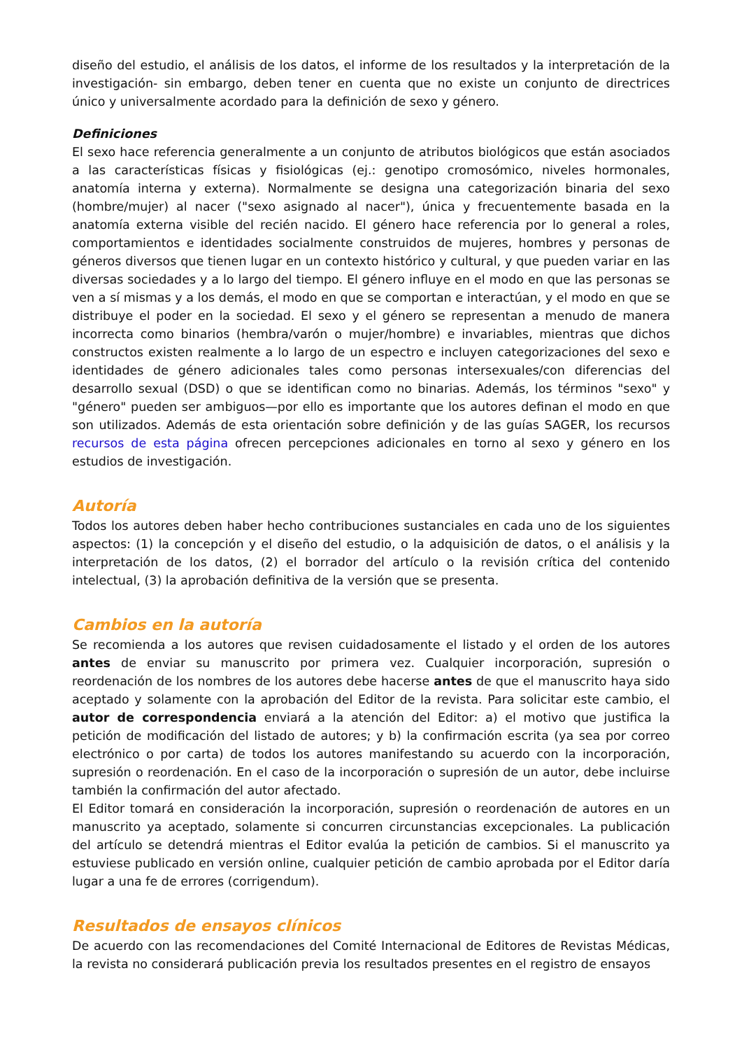diseño del estudio, el análisis de los datos, el informe de los resultados y la interpretación de la investigación- sin embargo, deben tener en cuenta que no existe un conjunto de directrices único y universalmente acordado para la definición de sexo y género.
Definiciones
El sexo hace referencia generalmente a un conjunto de atributos biológicos que están asociados a las características físicas y fisiológicas (ej.: genotipo cromosómico, niveles hormonales, anatomía interna y externa). Normalmente se designa una categorización binaria del sexo (hombre/mujer) al nacer ("sexo asignado al nacer"), única y frecuentemente basada en la anatomía externa visible del recién nacido. El género hace referencia por lo general a roles, comportamientos e identidades socialmente construidos de mujeres, hombres y personas de géneros diversos que tienen lugar en un contexto histórico y cultural, y que pueden variar en las diversas sociedades y a lo largo del tiempo. El género influye en el modo en que las personas se ven a sí mismas y a los demás, el modo en que se comportan e interactúan, y el modo en que se distribuye el poder en la sociedad. El sexo y el género se representan a menudo de manera incorrecta como binarios (hembra/varón o mujer/hombre) e invariables, mientras que dichos constructos existen realmente a lo largo de un espectro e incluyen categorizaciones del sexo e identidades de género adicionales tales como personas intersexuales/con diferencias del desarrollo sexual (DSD) o que se identifican como no binarias. Además, los términos "sexo" y "género" pueden ser ambiguos—por ello es importante que los autores definan el modo en que son utilizados. Además de esta orientación sobre definición y de las guías SAGER, los recursos recursos de esta página ofrecen percepciones adicionales en torno al sexo y género en los estudios de investigación.
Autoría
Todos los autores deben haber hecho contribuciones sustanciales en cada uno de los siguientes aspectos: (1) la concepción y el diseño del estudio, o la adquisición de datos, o el análisis y la interpretación de los datos, (2) el borrador del artículo o la revisión crítica del contenido intelectual, (3) la aprobación definitiva de la versión que se presenta.
Cambios en la autoría
Se recomienda a los autores que revisen cuidadosamente el listado y el orden de los autores antes de enviar su manuscrito por primera vez. Cualquier incorporación, supresión o reordenación de los nombres de los autores debe hacerse antes de que el manuscrito haya sido aceptado y solamente con la aprobación del Editor de la revista. Para solicitar este cambio, el autor de correspondencia enviará a la atención del Editor: a) el motivo que justifica la petición de modificación del listado de autores; y b) la confirmación escrita (ya sea por correo electrónico o por carta) de todos los autores manifestando su acuerdo con la incorporación, supresión o reordenación. En el caso de la incorporación o supresión de un autor, debe incluirse también la confirmación del autor afectado.
El Editor tomará en consideración la incorporación, supresión o reordenación de autores en un manuscrito ya aceptado, solamente si concurren circunstancias excepcionales. La publicación del artículo se detendrá mientras el Editor evalúa la petición de cambios. Si el manuscrito ya estuviese publicado en versión online, cualquier petición de cambio aprobada por el Editor daría lugar a una fe de errores (corrigendum).
Resultados de ensayos clínicos
De acuerdo con las recomendaciones del Comité Internacional de Editores de Revistas Médicas, la revista no considerará publicación previa los resultados presentes en el registro de ensayos